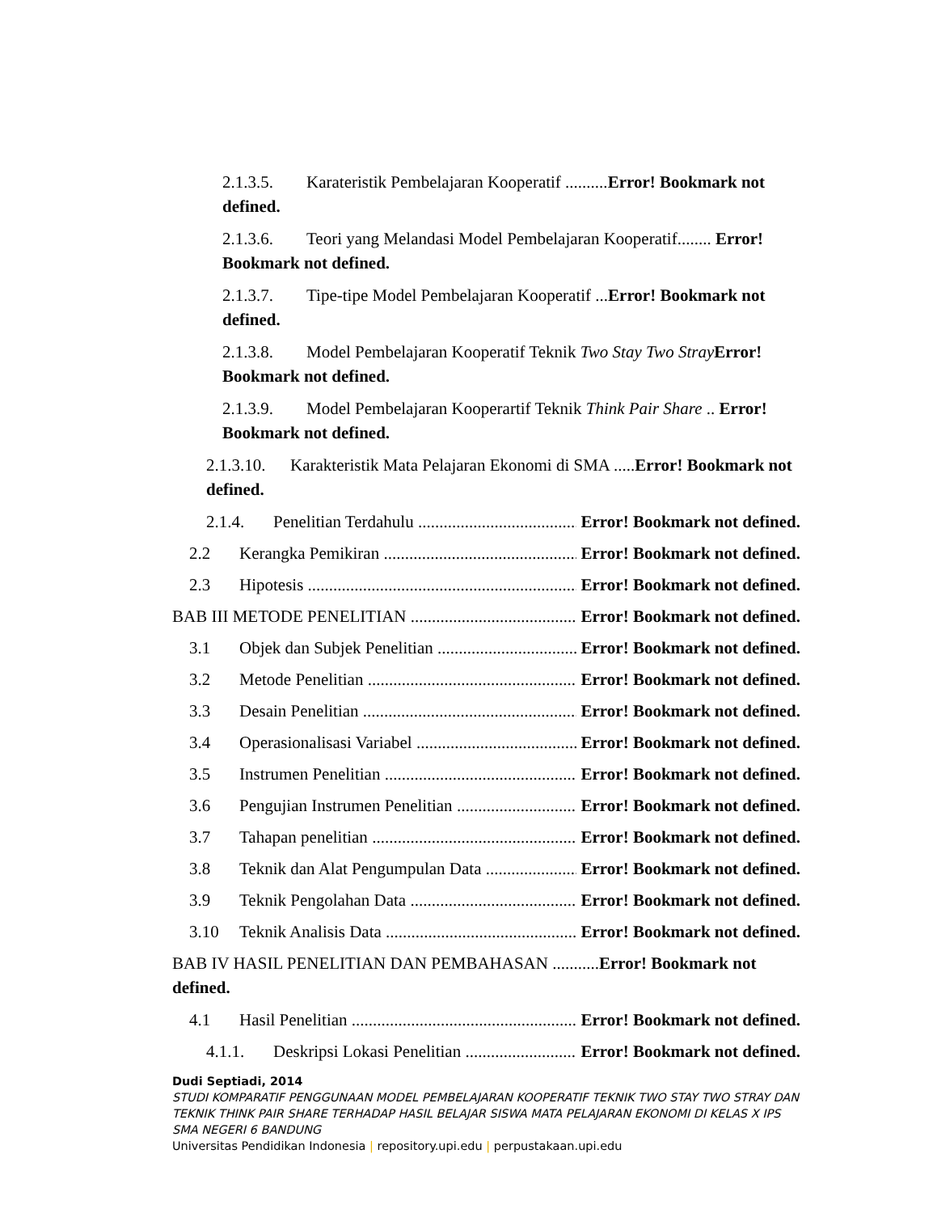2.1.3.5. Karateristik Pembelajaran Kooperatif ..........Error! Bookmark not defined.
2.1.3.6. Teori yang Melandasi Model Pembelajaran Kooperatif........ Error! Bookmark not defined.
2.1.3.7. Tipe-tipe Model Pembelajaran Kooperatif ...Error! Bookmark not defined.
2.1.3.8. Model Pembelajaran Kooperatif Teknik Two Stay Two Stray Error! Bookmark not defined.
2.1.3.9. Model Pembelajaran Kooperartif Teknik Think Pair Share .. Error! Bookmark not defined.
2.1.3.10. Karakteristik Mata Pelajaran Ekonomi di SMA .....Error! Bookmark not defined.
2.1.4. Penelitian Terdahulu Error! Bookmark not defined.
2.2 Kerangka Pemikiran Error! Bookmark not defined.
2.3 Hipotesis Error! Bookmark not defined.
BAB III METODE PENELITIAN Error! Bookmark not defined.
3.1 Objek dan Subjek Penelitian Error! Bookmark not defined.
3.2 Metode Penelitian Error! Bookmark not defined.
3.3 Desain Penelitian Error! Bookmark not defined.
3.4 Operasionalisasi Variabel Error! Bookmark not defined.
3.5 Instrumen Penelitian Error! Bookmark not defined.
3.6 Pengujian Instrumen Penelitian Error! Bookmark not defined.
3.7 Tahapan penelitian Error! Bookmark not defined.
3.8 Teknik dan Alat Pengumpulan Data Error! Bookmark not defined.
3.9 Teknik Pengolahan Data Error! Bookmark not defined.
3.10 Teknik Analisis Data Error! Bookmark not defined.
BAB IV HASIL PENELITIAN DAN PEMBAHASAN ...........Error! Bookmark not defined.
4.1 Hasil Penelitian Error! Bookmark not defined.
4.1.1. Deskripsi Lokasi Penelitian Error! Bookmark not defined.
Dudi Septiadi, 2014
STUDI KOMPARATIF PENGGUNAAN MODEL PEMBELAJARAN KOOPERATIF TEKNIK TWO STAY TWO STRAY DAN TEKNIK THINK PAIR SHARE TERHADAP HASIL BELAJAR SISWA MATA PELAJARAN EKONOMI DI KELAS X IPS SMA NEGERI 6 BANDUNG
Universitas Pendidikan Indonesia | repository.upi.edu | perpustakaan.upi.edu